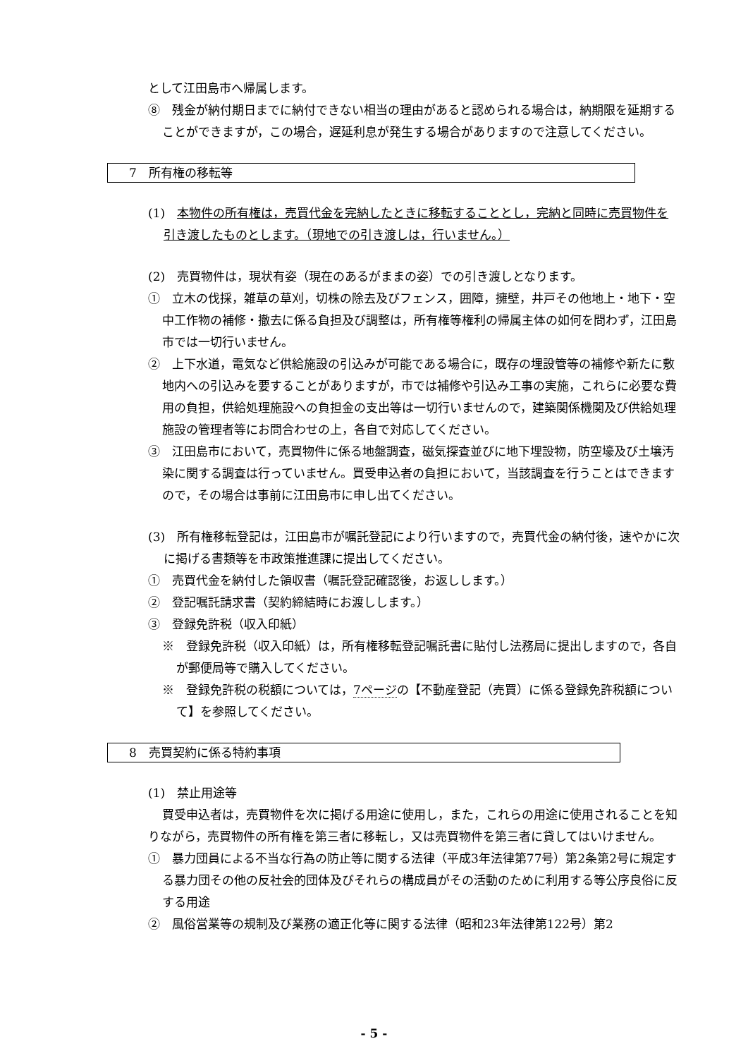として江田島市へ帰属します。
⑧　残金が納付期日までに納付できない相当の理由があると認められる場合は，納期限を延期することができますが，この場合，遅延利息が発生する場合がありますので注意してください。
7　所有権の移転等
(1)　本物件の所有権は，売買代金を完納したときに移転することとし，完納と同時に売買物件を引き渡したものとします。（現地での引き渡しは，行いません。）
(2)　売買物件は，現状有姿（現在のあるがままの姿）での引き渡しとなります。
①　立木の伐採，雑草の草刈，切株の除去及びフェンス，囲障，擁壁，井戸その他地上・地下・空中工作物の補修・撤去に係る負担及び調整は，所有権等権利の帰属主体の如何を問わず，江田島市では一切行いません。
②　上下水道，電気など供給施設の引込みが可能である場合に，既存の埋設管等の補修や新たに敷地内への引込みを要することがありますが，市では補修や引込み工事の実施，これらに必要な費用の負担，供給処理施設への負担金の支出等は一切行いませんので，建築関係機関及び供給処理施設の管理者等にお問合わせの上，各自で対応してください。
③　江田島市において，売買物件に係る地盤調査，磁気探査並びに地下埋設物，防空壕及び土壌汚染に関する調査は行っていません。買受申込者の負担において，当該調査を行うことはできますので，その場合は事前に江田島市に申し出てください。
(3)　所有権移転登記は，江田島市が嘱託登記により行いますので，売買代金の納付後，速やかに次に掲げる書類等を市政策推進課に提出してください。
①　売買代金を納付した領収書（嘱託登記確認後，お返しします。）
②　登記嘱託請求書（契約締結時にお渡しします。）
③　登録免許税（収入印紙）
※　登録免許税（収入印紙）は，所有権移転登記嘱託書に貼付し法務局に提出しますので，各自が郵便局等で購入してください。
※　登録免許税の税額については，7ページの【不動産登記（売買）に係る登録免許税額について】を参照してください。
8　売買契約に係る特約事項
(1)　禁止用途等
買受申込者は，売買物件を次に掲げる用途に使用し，また，これらの用途に使用されることを知りながら，売買物件の所有権を第三者に移転し，又は売買物件を第三者に貸してはいけません。
①　暴力団員による不当な行為の防止等に関する法律（平成3年法律第77号）第2条第2号に規定する暴力団その他の反社会的団体及びそれらの構成員がその活動のために利用する等公序良俗に反する用途
②　風俗営業等の規制及び業務の適正化等に関する法律（昭和23年法律第122号）第2
- 5 -